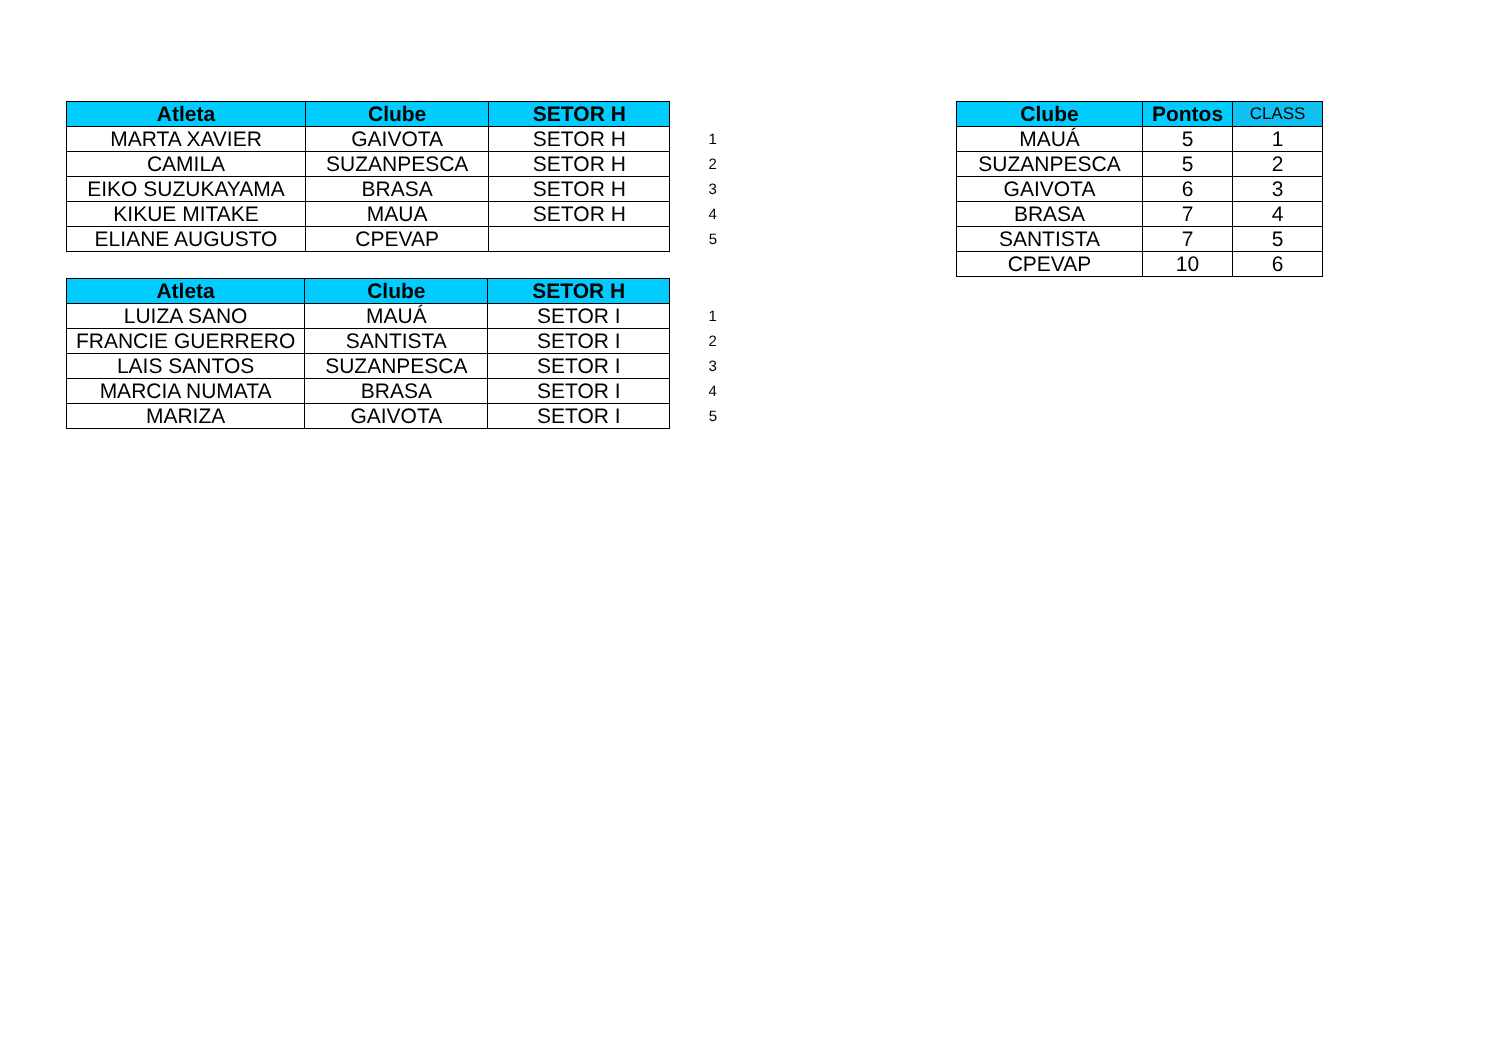| Atleta | Clube | SETOR H | |
| MARTA XAVIER | GAIVOTA | SETOR H | 1 |
| CAMILA | SUZANPESCA | SETOR H | 2 |
| EIKO SUZUKAYAMA | BRASA | SETOR H | 3 |
| KIKUE MITAKE | MAUA | SETOR H | 4 |
| ELIANE AUGUSTO | CPEVAP | | 5 |
| Atleta | Clube | SETOR H | |
| LUIZA SANO | MAUÁ | SETOR I | 1 |
| FRANCIE GUERRERO | SANTISTA | SETOR I | 2 |
| LAIS SANTOS | SUZANPESCA | SETOR I | 3 |
| MARCIA NUMATA | BRASA | SETOR I | 4 |
| MARIZA | GAIVOTA | SETOR I | 5 |
| Clube | Pontos | CLASS |
| --- | --- | --- |
| MAUÁ | 5 | 1 |
| SUZANPESCA | 5 | 2 |
| GAIVOTA | 6 | 3 |
| BRASA | 7 | 4 |
| SANTISTA | 7 | 5 |
| CPEVAP | 10 | 6 |